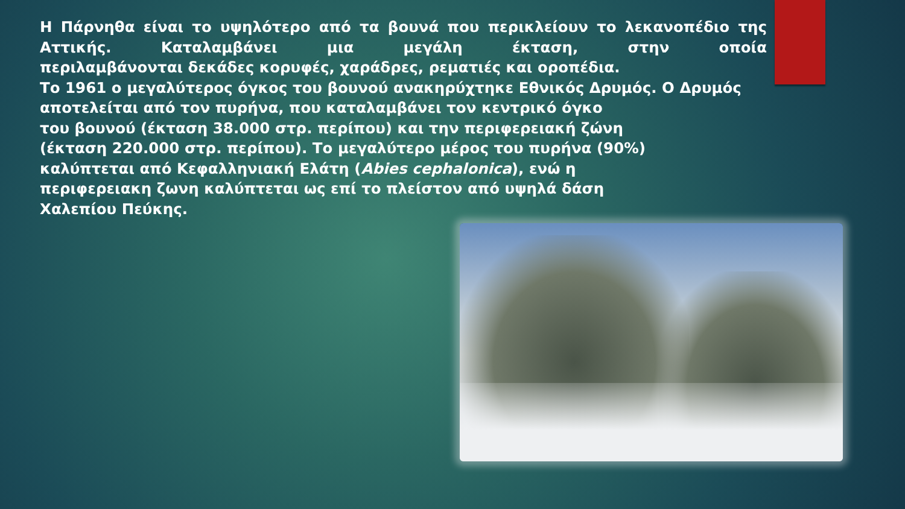Η Πάρνηθα είναι το υψηλότερο από τα βουνά που περικλείουν το λεκανοπέδιο της Αττικής. Καταλαμβάνει μια μεγάλη έκταση, στην οποία
περιλαμβάνονται δεκάδες κορυφές, χαράδρες, ρεματιές και οροπέδια.
Το 1961 ο μεγαλύτερος όγκος του βουνού ανακηρύχτηκε Εθνικός Δρυμός. Ο Δρυμός αποτελείται από τον πυρήνα, που καταλαμβάνει τον κεντρικό όγκο
του βουνού (έκταση 38.000 στρ. περίπου) και την περιφερειακή ζώνη
(έκταση 220.000 στρ. περίπου). Το μεγαλύτερο μέρος του πυρήνα (90%)
καλύπτεται από Κεφαλληνιακή Ελάτη (Abies cephalonica), ενώ η
περιφερειακη ζωνη καλύπτεται ως επί το πλείστον από υψηλά δάση
Χαλεπίου Πεύκης.